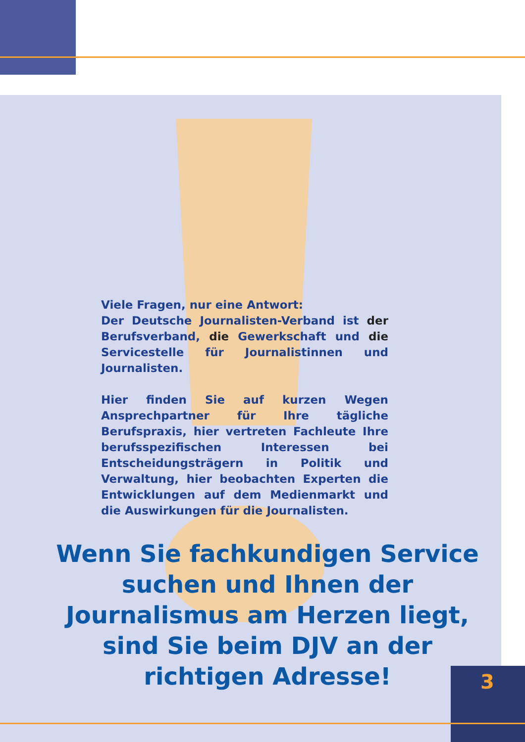Viele Fragen, nur eine Antwort:
Der Deutsche Journalisten-Verband ist der Berufsverband, die Gewerkschaft und die Servicestelle für Journalistinnen und Journalisten.
Hier finden Sie auf kurzen Wegen Ansprechpartner für Ihre tägliche Berufspraxis, hier vertreten Fachleute Ihre berufsspezifischen Interessen bei Entscheidungsträgern in Politik und Verwaltung, hier beobachten Experten die Entwicklungen auf dem Medienmarkt und die Auswirkungen für die Journalisten.
Wenn Sie fachkundigen Service suchen und Ihnen der Journalismus am Herzen liegt, sind Sie beim DJV an der richtigen Adresse!
3